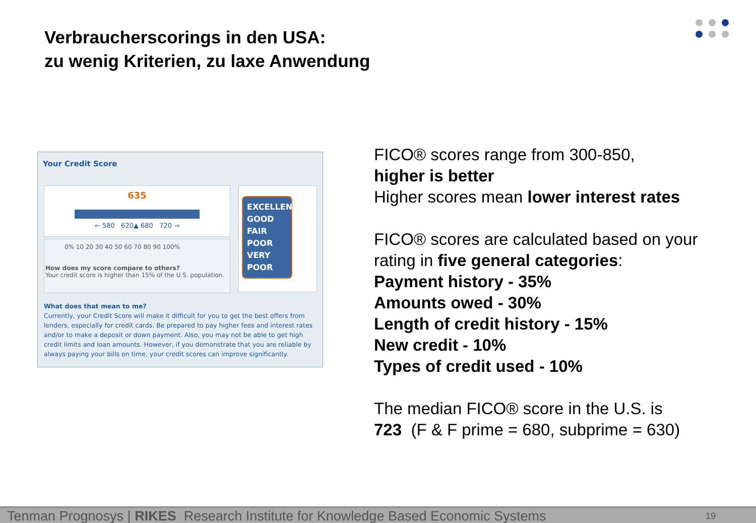Verbraucherscorings in den USA:
zu wenig Kriterien, zu laxe Anwendung
Your Credit Score
635
← 580 620▲ 680 720 →
0% 10 20 30 40 50 60 70 80 90 100%
How does my score compare to others?
Your credit score is higher than 15% of the U.S. population.
EXCELLENT
GOOD
FAIR
POOR
VERY POOR
What does that mean to me?
Currently, your Credit Score will make it difficult for you to get the best offers from lenders, especially for credit cards. Be prepared to pay higher fees and interest rates and/or to make a deposit or down payment. Also, you may not be able to get high credit limits and loan amounts. However, if you demonstrate that you are reliable by always paying your bills on time, your credit scores can improve significantly.
FICO® scores range from 300-850,
higher is better
Higher scores mean lower interest rates
FICO® scores are calculated based on your rating in five general categories:
Payment history - 35%
Amounts owed - 30%
Length of credit history - 15%
New credit - 10%
Types of credit used - 10%
The median FICO® score in the U.S. is
723 (F & F prime = 680, subprime = 630)
Tenman Prognosys | RIKES Research Institute for Knowledge Based Economic Systems 19